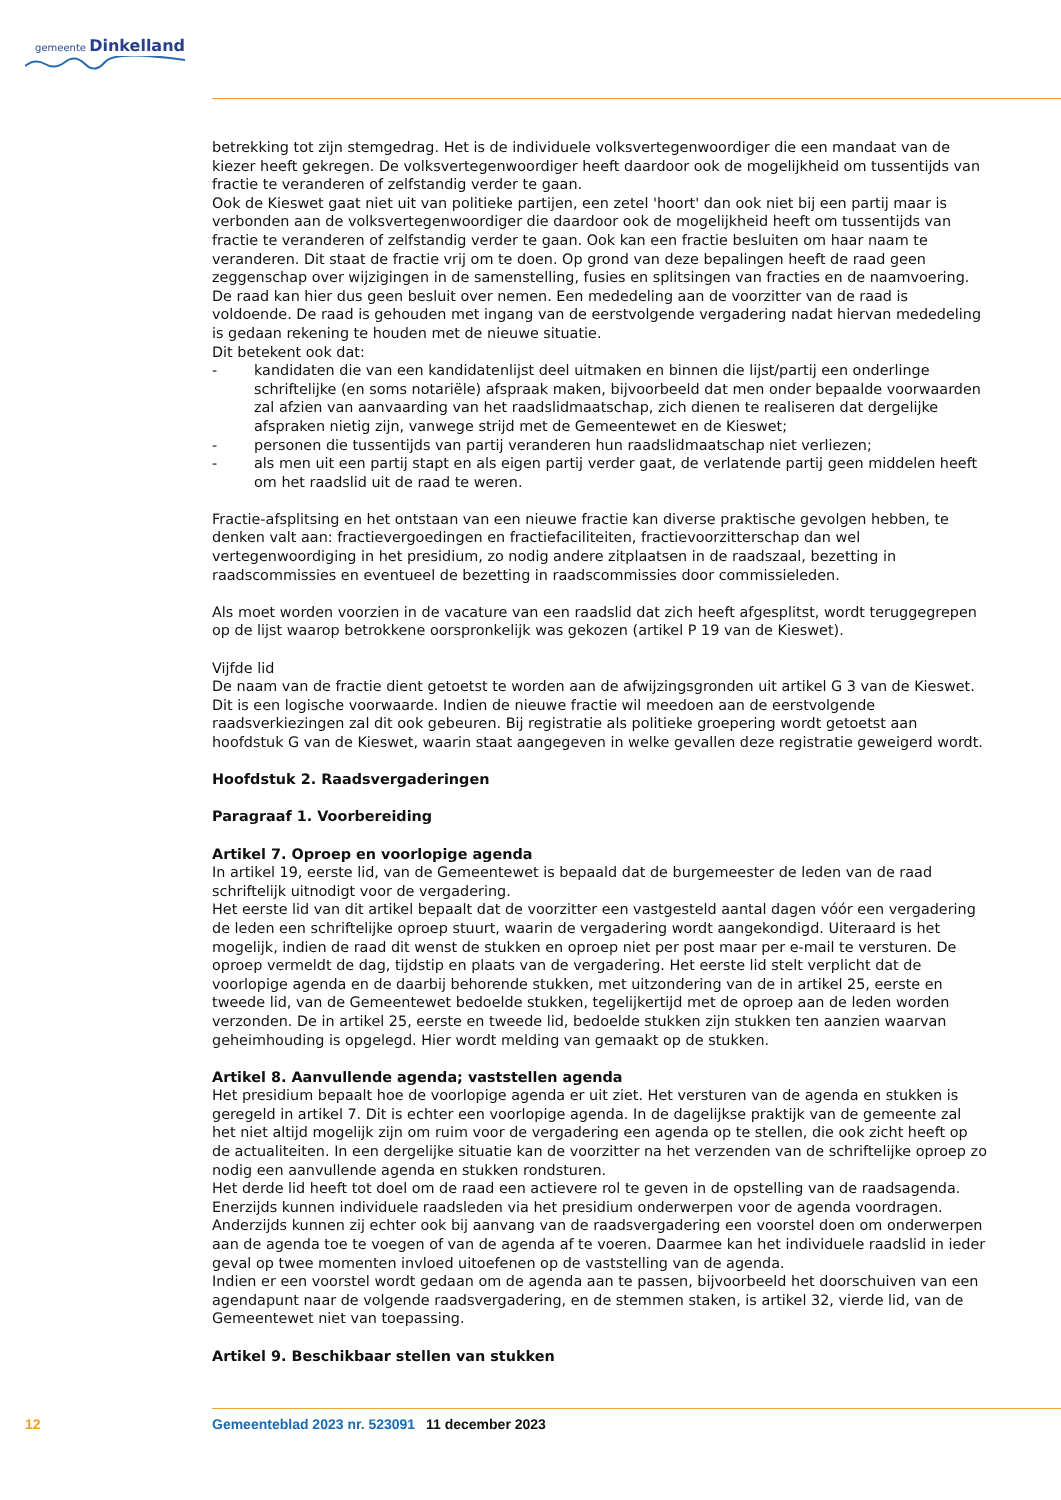gemeente Dinkelland
betrekking tot zijn stemgedrag. Het is de individuele volksvertegenwoordiger die een mandaat van de kiezer heeft gekregen. De volksvertegenwoordiger heeft daardoor ook de mogelijkheid om tussentijds van fractie te veranderen of zelfstandig verder te gaan.
Ook de Kieswet gaat niet uit van politieke partijen, een zetel 'hoort' dan ook niet bij een partij maar is verbonden aan de volksvertegenwoordiger die daardoor ook de mogelijkheid heeft om tussentijds van fractie te veranderen of zelfstandig verder te gaan. Ook kan een fractie besluiten om haar naam te veranderen. Dit staat de fractie vrij om te doen. Op grond van deze bepalingen heeft de raad geen zeggenschap over wijzigingen in de samenstelling, fusies en splitsingen van fracties en de naamvoering. De raad kan hier dus geen besluit over nemen. Een mededeling aan de voorzitter van de raad is voldoende. De raad is gehouden met ingang van de eerstvolgende vergadering nadat hiervan mededeling is gedaan rekening te houden met de nieuwe situatie.
Dit betekent ook dat:
- kandidaten die van een kandidatenlijst deel uitmaken en binnen die lijst/partij een onderlinge schriftelijke (en soms notariële) afspraak maken, bijvoorbeeld dat men onder bepaalde voorwaarden zal afzien van aanvaarding van het raadslidmaatschap, zich dienen te realiseren dat dergelijke afspraken nietig zijn, vanwege strijd met de Gemeentewet en de Kieswet;
- personen die tussentijds van partij veranderen hun raadslidmaatschap niet verliezen;
- als men uit een partij stapt en als eigen partij verder gaat, de verlatende partij geen middelen heeft om het raadslid uit de raad te weren.
Fractie-afsplitsing en het ontstaan van een nieuwe fractie kan diverse praktische gevolgen hebben, te denken valt aan: fractievergoedingen en fractiefaciliteiten, fractievoorzitterschap dan wel vertegenwoordiging in het presidium, zo nodig andere zitplaatsen in de raadszaal, bezetting in raadscommissies en eventueel de bezetting in raadscommissies door commissieleden.
Als moet worden voorzien in de vacature van een raadslid dat zich heeft afgesplitst, wordt teruggegrepen op de lijst waarop betrokkene oorspronkelijk was gekozen (artikel P 19 van de Kieswet).
Vijfde lid
De naam van de fractie dient getoetst te worden aan de afwijzingsgronden uit artikel G 3 van de Kieswet. Dit is een logische voorwaarde. Indien de nieuwe fractie wil meedoen aan de eerstvolgende raadsverkiezingen zal dit ook gebeuren. Bij registratie als politieke groepering wordt getoetst aan hoofdstuk G van de Kieswet, waarin staat aangegeven in welke gevallen deze registratie geweigerd wordt.
Hoofdstuk 2. Raadsvergaderingen
Paragraaf 1. Voorbereiding
Artikel 7. Oproep en voorlopige agenda
In artikel 19, eerste lid, van de Gemeentewet is bepaald dat de burgemeester de leden van de raad schriftelijk uitnodigt voor de vergadering.
Het eerste lid van dit artikel bepaalt dat de voorzitter een vastgesteld aantal dagen vóór een vergadering de leden een schriftelijke oproep stuurt, waarin de vergadering wordt aangekondigd. Uiteraard is het mogelijk, indien de raad dit wenst de stukken en oproep niet per post maar per e-mail te versturen. De oproep vermeldt de dag, tijdstip en plaats van de vergadering. Het eerste lid stelt verplicht dat de voorlopige agenda en de daarbij behorende stukken, met uitzondering van de in artikel 25, eerste en tweede lid, van de Gemeentewet bedoelde stukken, tegelijkertijd met de oproep aan de leden worden verzonden. De in artikel 25, eerste en tweede lid, bedoelde stukken zijn stukken ten aanzien waarvan geheimhouding is opgelegd. Hier wordt melding van gemaakt op de stukken.
Artikel 8. Aanvullende agenda; vaststellen agenda
Het presidium bepaalt hoe de voorlopige agenda er uit ziet. Het versturen van de agenda en stukken is geregeld in artikel 7. Dit is echter een voorlopige agenda. In de dagelijkse praktijk van de gemeente zal het niet altijd mogelijk zijn om ruim voor de vergadering een agenda op te stellen, die ook zicht heeft op de actualiteiten. In een dergelijke situatie kan de voorzitter na het verzenden van de schriftelijke oproep zo nodig een aanvullende agenda en stukken rondsturen.
Het derde lid heeft tot doel om de raad een actievere rol te geven in de opstelling van de raadsagenda. Enerzijds kunnen individuele raadsleden via het presidium onderwerpen voor de agenda voordragen. Anderzijds kunnen zij echter ook bij aanvang van de raadsvergadering een voorstel doen om onderwerpen aan de agenda toe te voegen of van de agenda af te voeren. Daarmee kan het individuele raadslid in ieder geval op twee momenten invloed uitoefenen op de vaststelling van de agenda.
Indien er een voorstel wordt gedaan om de agenda aan te passen, bijvoorbeeld het doorschuiven van een agendapunt naar de volgende raadsvergadering, en de stemmen staken, is artikel 32, vierde lid, van de Gemeentewet niet van toepassing.
Artikel 9. Beschikbaar stellen van stukken
12 Gemeenteblad 2023 nr. 523091 11 december 2023